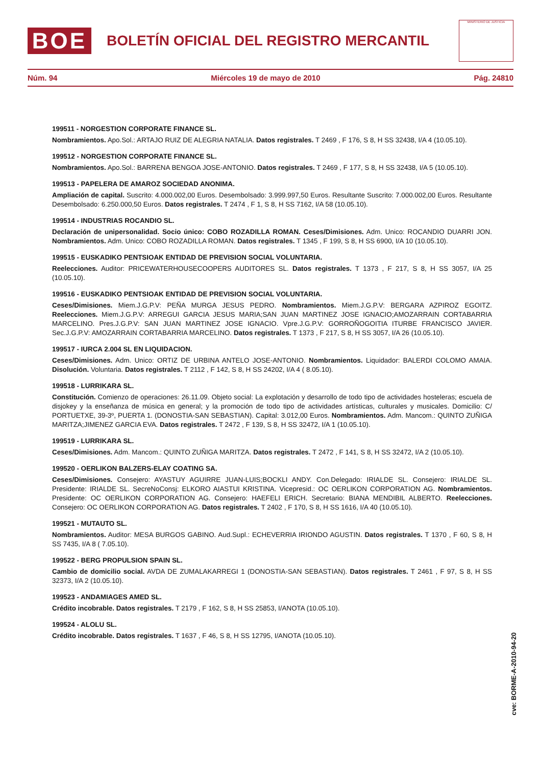BOE
BOLETÍN OFICIAL DEL REGISTRO MERCANTIL
MINISTERIO DE JUSTICIA
Núm. 94 Miércoles 19 de mayo de 2010 Pág. 24810
199511 - NORGESTION CORPORATE FINANCE SL.
Nombramientos. Apo.Sol.: ARTAJO RUIZ DE ALEGRIA NATALIA. Datos registrales. T 2469 , F 176, S 8, H SS 32438, I/A 4 (10.05.10).
199512 - NORGESTION CORPORATE FINANCE SL.
Nombramientos. Apo.Sol.: BARRENA BENGOA JOSE-ANTONIO. Datos registrales. T 2469 , F 177, S 8, H SS 32438, I/A 5 (10.05.10).
199513 - PAPELERA DE AMAROZ SOCIEDAD ANONIMA.
Ampliación de capital. Suscrito: 4.000.002,00 Euros. Desembolsado: 3.999.997,50 Euros. Resultante Suscrito: 7.000.002,00 Euros. Resultante Desembolsado: 6.250.000,50 Euros. Datos registrales. T 2474 , F 1, S 8, H SS 7162, I/A 58 (10.05.10).
199514 - INDUSTRIAS ROCANDIO SL.
Declaración de unipersonalidad. Socio único: COBO ROZADILLA ROMAN. Ceses/Dimisiones. Adm. Unico: ROCANDIO DUARRI JON. Nombramientos. Adm. Unico: COBO ROZADILLA ROMAN. Datos registrales. T 1345 , F 199, S 8, H SS 6900, I/A 10 (10.05.10).
199515 - EUSKADIKO PENTSIOAK ENTIDAD DE PREVISION SOCIAL VOLUNTARIA.
Reelecciones. Auditor: PRICEWATERHOUSECOOPERS AUDITORES SL. Datos registrales. T 1373 , F 217, S 8, H SS 3057, I/A 25 (10.05.10).
199516 - EUSKADIKO PENTSIOAK ENTIDAD DE PREVISION SOCIAL VOLUNTARIA.
Ceses/Dimisiones. Miem.J.G.P.V: PEÑA MURGA JESUS PEDRO. Nombramientos. Miem.J.G.P.V: BERGARA AZPIROZ EGOITZ. Reelecciones. Miem.J.G.P.V: ARREGUI GARCIA JESUS MARIA;SAN JUAN MARTINEZ JOSE IGNACIO;AMOZARRAIN CORTABARRIA MARCELINO. Pres.J.G.P.V: SAN JUAN MARTINEZ JOSE IGNACIO. Vpre.J.G.P.V: GORROÑOGOITIA ITURBE FRANCISCO JAVIER. Sec.J.G.P.V: AMOZARRAIN CORTABARRIA MARCELINO. Datos registrales. T 1373 , F 217, S 8, H SS 3057, I/A 26 (10.05.10).
199517 - IURCA 2.004 SL EN LIQUIDACION.
Ceses/Dimisiones. Adm. Unico: ORTIZ DE URBINA ANTELO JOSE-ANTONIO. Nombramientos. Liquidador: BALERDI COLOMO AMAIA. Disolución. Voluntaria. Datos registrales. T 2112 , F 142, S 8, H SS 24202, I/A 4 ( 8.05.10).
199518 - LURRIKARA SL.
Constitución. Comienzo de operaciones: 26.11.09. Objeto social: La explotación y desarrollo de todo tipo de actividades hosteleras; escuela de disjokey y la enseñanza de música en general; y la promoción de todo tipo de actividades artísticas, culturales y musicales. Domicilio: C/ PORTUETXE, 39-3º, PUERTA 1. (DONOSTIA-SAN SEBASTIAN). Capital: 3.012,00 Euros. Nombramientos. Adm. Mancom.: QUINTO ZUÑIGA MARITZA;JIMENEZ GARCIA EVA. Datos registrales. T 2472 , F 139, S 8, H SS 32472, I/A 1 (10.05.10).
199519 - LURRIKARA SL.
Ceses/Dimisiones. Adm. Mancom.: QUINTO ZUÑIGA MARITZA. Datos registrales. T 2472 , F 141, S 8, H SS 32472, I/A 2 (10.05.10).
199520 - OERLIKON BALZERS-ELAY COATING SA.
Ceses/Dimisiones. Consejero: AYASTUY AGUIRRE JUAN-LUIS;BOCKLI ANDY. Con.Delegado: IRIALDE SL. Consejero: IRIALDE SL. Presidente: IRIALDE SL. SecreNoConsj: ELKORO AIASTUI KRISTINA. Vicepresid.: OC OERLIKON CORPORATION AG. Nombramientos. Presidente: OC OERLIKON CORPORATION AG. Consejero: HAEFELI ERICH. Secretario: BIANA MENDIBIL ALBERTO. Reelecciones. Consejero: OC OERLIKON CORPORATION AG. Datos registrales. T 2402 , F 170, S 8, H SS 1616, I/A 40 (10.05.10).
199521 - MUTAUTO SL.
Nombramientos. Auditor: MESA BURGOS GABINO. Aud.Supl.: ECHEVERRIA IRIONDO AGUSTIN. Datos registrales. T 1370 , F 60, S 8, H SS 7435, I/A 8 ( 7.05.10).
199522 - BERG PROPULSION SPAIN SL.
Cambio de domicilio social. AVDA DE ZUMALAKARREGI 1 (DONOSTIA-SAN SEBASTIAN). Datos registrales. T 2461 , F 97, S 8, H SS 32373, I/A 2 (10.05.10).
199523 - ANDAMIAGES AMED SL.
Crédito incobrable. Datos registrales. T 2179 , F 162, S 8, H SS 25853, I/ANOTA (10.05.10).
199524 - ALOLU SL.
Crédito incobrable. Datos registrales. T 1637 , F 46, S 8, H SS 12795, I/ANOTA (10.05.10).
cve: BORME-A-2010-94-20